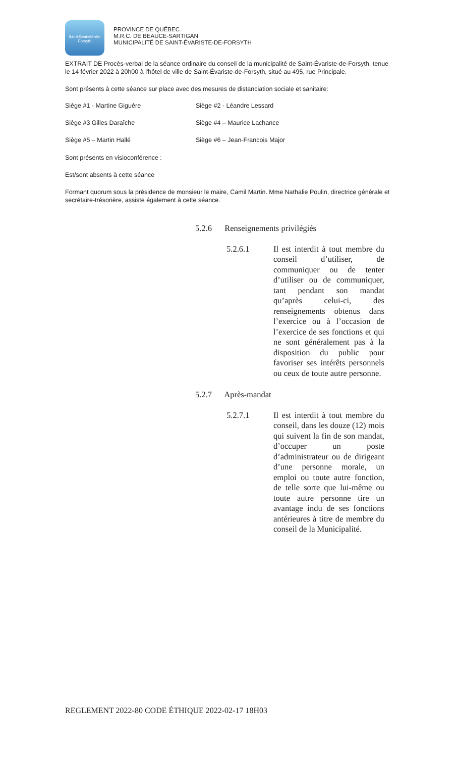Saint-Évariste-de-Forsyth
PROVINCE DE QUÉBEC
M.R.C. DE BEAUCE-SARTIGAN
MUNICIPALITÉ DE SAINT-ÉVARISTE-DE-FORSYTH
EXTRAIT DE Procès-verbal de la séance ordinaire du conseil de la municipalité de Saint-Évariste-de-Forsyth, tenue le 14 février 2022 à 20h00 à l'hôtel de ville de Saint-Évariste-de-Forsyth, situé au 495, rue Principale.
Sont présents à cette séance sur place avec des mesures de distanciation sociale et sanitaire:
Siège #1 - Martine Giguère Siège #2 - Léandre Lessard
Siège #3 Gilles Daraîche Siège #4 – Maurice Lachance
Siège #5 – Martin Hallé Siège #6 – Jean-Francois Major
Sont présents en visioconférence :
Est/sont absents à cette séance
Formant quorum sous la présidence de monsieur le maire, Camil Martin. Mme Nathalie Poulin, directrice générale et secrétaire-trésorière, assiste également à cette séance.
5.2.6 Renseignements privilégiés
5.2.6.1 Il est interdit à tout membre du conseil d’utiliser, de communiquer ou de tenter d’utiliser ou de communiquer, tant pendant son mandat qu’après celui-ci, des renseignements obtenus dans l’exercice ou à l’occasion de l’exercice de ses fonctions et qui ne sont généralement pas à la disposition du public pour favoriser ses intérêts personnels ou ceux de toute autre personne.
5.2.7 Après-mandat
5.2.7.1 Il est interdit à tout membre du conseil, dans les douze (12) mois qui suivent la fin de son mandat, d’occuper un poste d’administrateur ou de dirigeant d’une personne morale, un emploi ou toute autre fonction, de telle sorte que lui-même ou toute autre personne tire un avantage indu de ses fonctions antérieures à titre de membre du conseil de la Municipalité.
REGLEMENT 2022-80 CODE ÉTHIQUE 2022-02-17 18H03